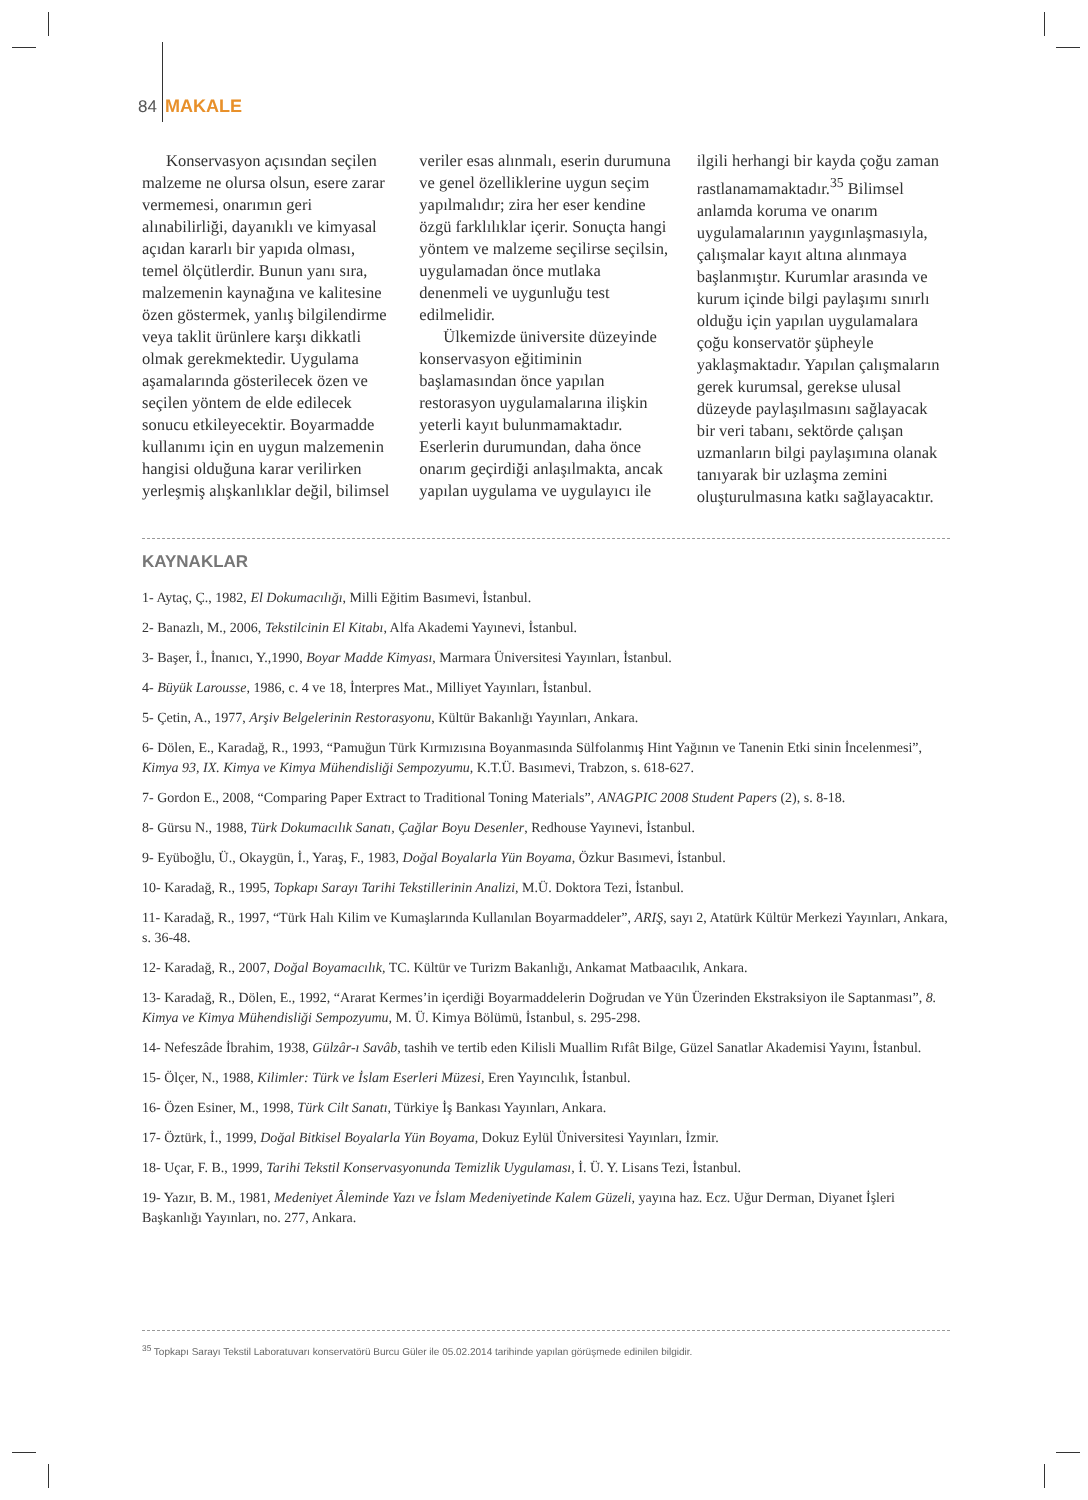84 MAKALE
Konservasyon açısından seçilen malzeme ne olursa olsun, esere zarar vermemesi, onarımın geri alınabilirliği, dayanıklı ve kimyasal açıdan kararlı bir yapıda olması, temel ölçütlerdir. Bunun yanı sıra, malzemenin kaynağına ve kalitesine özen göstermek, yanlış bilgilendirme veya taklit ürünlere karşı dikkatli olmak gerekmektedir. Uygulama aşamalarında gösterilecek özen ve seçilen yöntem de elde edilecek sonucu etkileyecektir. Boyarmadde kullanımı için en uygun malzemenin hangisi olduğuna karar verilirken yerleşmiş alışkanlıklar değil, bilimsel veriler esas alınmalı, eserin durumuna ve genel özelliklerine uygun seçim yapılmalıdır; zira her eser kendine özgü farklılıklar içerir. Sonuçta hangi yöntem ve malzeme seçilirse seçilsin, uygulamadan önce mutlaka denenmeli ve uygunluğu test edilmelidir.
Ülkemizde üniversite düzeyinde konservasyon eğitiminin başlamasından önce yapılan restorasyon uygulamalarına ilişkin yeterli kayıt bulunmamaktadır. Eserlerin durumundan, daha önce onarım geçirdiği anlaşılmakta, ancak yapılan uygulama ve uygulayıcı ile ilgili herhangi bir kayda çoğu zaman rastlanamamaktadır.<sup>35</sup> Bilimsel anlamda koruma ve onarım uygulamalarının yaygınlaşmasıyla, çalışmalar kayıt altına alınmaya başlanmıştır. Kurumlar arasında ve kurum içinde bilgi paylaşımı sınırlı olduğu için yapılan uygulamalara çoğu konservatör şüpheyle yaklaşmaktadır. Yapılan çalışmaların gerek kurumsal, gerekse ulusal düzeyde paylaşılmasını sağlayacak bir veri tabanı, sektörde çalışan uzmanların bilgi paylaşımına olanak tanıyarak bir uzlaşma zemini oluşturulmasına katkı sağlayacaktır.
KAYNAKLAR
1- Aytaç, Ç., 1982, El Dokumacılığı, Milli Eğitim Basımevi, İstanbul.
2- Banazlı, M., 2006, Tekstilcinin El Kitabı, Alfa Akademi Yayınevi, İstanbul.
3- Başer, İ., İnanıcı, Y.,1990, Boyar Madde Kimyası, Marmara Üniversitesi Yayınları, İstanbul.
4- Büyük Larousse, 1986, c. 4 ve 18, İnterpres Mat., Milliyet Yayınları, İstanbul.
5- Çetin, A., 1977, Arşiv Belgelerinin Restorasyonu, Kültür Bakanlığı Yayınları, Ankara.
6- Dölen, E., Karadağ, R., 1993, “Pamuğun Türk Kırmızısına Boyanmasında Sülfolanmış Hint Yağının ve Tanenin Etki sinin İncelenmesi”, Kimya 93, IX. Kimya ve Kimya Mühendisliği Sempozyumu, K.T.Ü. Basımevi, Trabzon, s. 618-627.
7- Gordon E., 2008, “Comparing Paper Extract to Traditional Toning Materials”, ANAGPIC 2008 Student Papers (2), s. 8-18.
8- Gürsu N., 1988, Türk Dokumacılık Sanatı, Çağlar Boyu Desenler, Redhouse Yayınevi, İstanbul.
9- Eyüboğlu, Ü., Okaygün, İ., Yaraş, F., 1983, Doğal Boyalarla Yün Boyama, Özkur Basımevi, İstanbul.
10- Karadağ, R., 1995, Topkapı Sarayı Tarihi Tekstillerinin Analizi, M.Ü. Doktora Tezi, İstanbul.
11- Karadağ, R., 1997, “Türk Halı Kilim ve Kumaşlarında Kullanılan Boyarmaddeler”, ARIŞ, sayı 2, Atatürk Kültür Merkezi Yayınları, Ankara, s. 36-48.
12- Karadağ, R., 2007, Doğal Boyamacılık, TC. Kültür ve Turizm Bakanlığı, Ankamat Matbaacılık, Ankara.
13- Karadağ, R., Dölen, E., 1992, “Ararat Kermes’in içerdiği Boyarmaddelerin Doğrudan ve Yün Üzerinden Ekstraksiyon ile Saptanması”, 8. Kimya ve Kimya Mühendisliği Sempozyumu, M. Ü. Kimya Bölümü, İstanbul, s. 295-298.
14- Nefeszâde İbrahim, 1938, Gülzâr-ı Savâb, tashih ve tertib eden Kilisli Muallim Rıfât Bilge, Güzel Sanatlar Akademisi Yayını, İstanbul.
15- Ölçer, N., 1988, Kilimler: Türk ve İslam Eserleri Müzesi, Eren Yayıncılık, İstanbul.
16- Özen Esiner, M., 1998, Türk Cilt Sanatı, Türkiye İş Bankası Yayınları, Ankara.
17- Öztürk, İ., 1999, Doğal Bitkisel Boyalarla Yün Boyama, Dokuz Eylül Üniversitesi Yayınları, İzmir.
18- Uçar, F. B., 1999, Tarihi Tekstil Konservasyonunda Temizlik Uygulaması, İ. Ü. Y. Lisans Tezi, İstanbul.
19- Yazır, B. M., 1981, Medeniyet Âleminde Yazı ve İslam Medeniyetinde Kalem Güzeli, yayına haz. Ecz. Uğur Derman, Diyanet İşleri Başkanlığı Yayınları, no. 277, Ankara.
<sup>35</sup> Topkapı Sarayı Tekstil Laboratuvarı konservatörü Burcu Güler ile 05.02.2014 tarihinde yapılan görüşmede edinilen bilgidir.